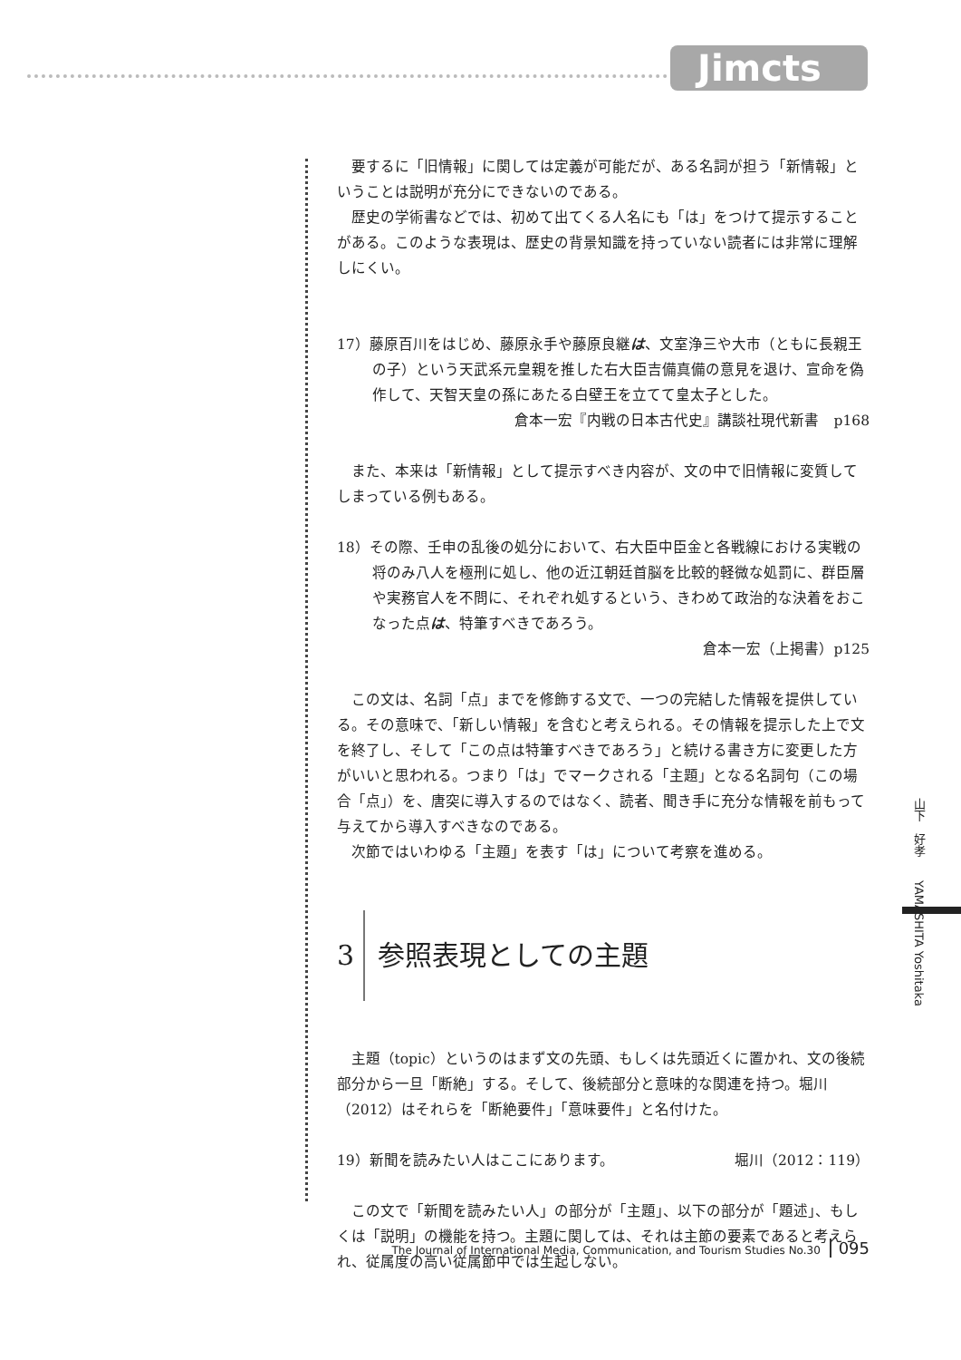Jimcts
要するに「旧情報」に関しては定義が可能だが、ある名詞が担う「新情報」ということは説明が充分にできないのである。
歴史の学術書などでは、初めて出てくる人名にも「は」をつけて提示することがある。このような表現は、歴史の背景知識を持っていない読者には非常に理解しにくい。
17）藤原百川をはじめ、藤原永手や藤原良継は、文室浄三や大市（ともに長親王の子）という天武系元皇親を推した右大臣吉備真備の意見を退け、宣命を偽作して、天智天皇の孫にあたる白壁王を立てて皇太子とした。
倉本一宏『内戦の日本古代史』講談社現代新書　p168
また、本来は「新情報」として提示すべき内容が、文の中で旧情報に変質してしまっている例もある。
18）その際、壬申の乱後の処分において、右大臣中臣金と各戦線における実戦の将のみ八人を極刑に処し、他の近江朝廷首脳を比較的軽微な処罰に、群臣層や実務官人を不問に、それぞれ処するという、きわめて政治的な決着をおこなった点は、特筆すべきであろう。
倉本一宏（上掲書）p125
この文は、名詞「点」までを修飾する文で、一つの完結した情報を提供している。その意味で、「新しい情報」を含むと考えられる。その情報を提示した上で文を終了し、そして「この点は特筆すべきであろう」と続ける書き方に変更した方がいいと思われる。つまり「は」でマークされる「主題」となる名詞句（この場合「点」）を、唐突に導入するのではなく、読者、聞き手に充分な情報を前もって与えてから導入すべきなのである。
次節ではいわゆる「主題」を表す「は」について考察を進める。
3 参照表現としての主題
主題（topic）というのはまず文の先頭、もしくは先頭近くに置かれ、文の後続部分から一旦「断絶」する。そして、後続部分と意味的な関連を持つ。堀川（2012）はそれらを「断絶要件」「意味要件」と名付けた。
19）新聞を読みたい人はここにあります。 堀川（2012：119）
この文で「新聞を読みたい人」の部分が「主題」、以下の部分が「題述」、もしくは「説明」の機能を持つ。主題に関しては、それは主節の要素であると考えられ、従属度の高い従属節中では生起しない。
山下　好孝　　YAMASHITA Yoshitaka
The Journal of International Media, Communication, and Tourism Studies No.30 095